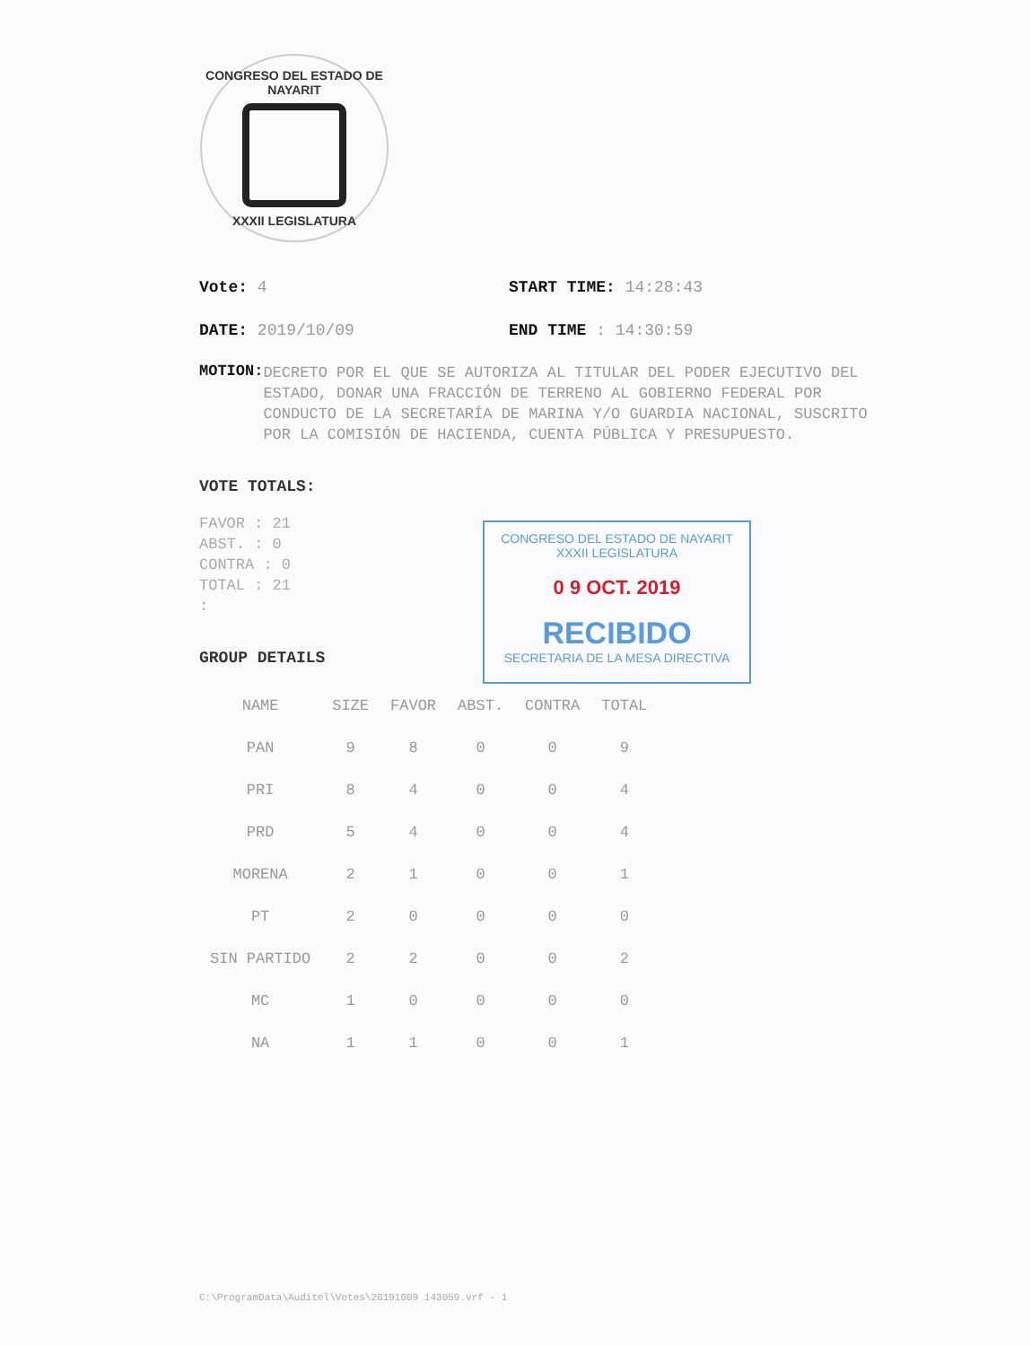CONGRESO DEL ESTADO DE NAYARIT
XXXII LEGISLATURA
Vote: 4 START TIME: 14:28:43
DATE: 2019/10/09 END TIME : 14:30:59
MOTION:
DECRETO POR EL QUE SE AUTORIZA AL TITULAR DEL PODER EJECUTIVO DEL ESTADO, DONAR UNA FRACCIÓN DE TERRENO AL GOBIERNO FEDERAL POR CONDUCTO DE LA SECRETARÍA DE MARINA Y/O GUARDIA NACIONAL, SUSCRITO POR LA COMISIÓN DE HACIENDA, CUENTA PÚBLICA Y PRESUPUESTO.
VOTE TOTALS:
FAVOR : 21
ABST. : 0
CONTRA : 0
TOTAL : 21
:
GROUP DETAILS
| NAME | SIZE | FAVOR | ABST. | CONTRA | TOTAL |
| --- | --- | --- | --- | --- | --- |
| PAN | 9 | 8 | 0 | 0 | 9 |
| PRI | 8 | 4 | 0 | 0 | 4 |
| PRD | 5 | 4 | 0 | 0 | 4 |
| MORENA | 2 | 1 | 0 | 0 | 1 |
| PT | 2 | 0 | 0 | 0 | 0 |
| SIN PARTIDO | 2 | 2 | 0 | 0 | 2 |
| MC | 1 | 0 | 0 | 0 | 0 |
| NA | 1 | 1 | 0 | 0 | 1 |
CONGRESO DEL ESTADO DE NAYARIT
XXXII LEGISLATURA
0 9 OCT. 2019
RECIBIDO
SECRETARIA DE LA MESA DIRECTIVA
C:\ProgramData\Auditel\Votes\20191009 143059.vrf - 1